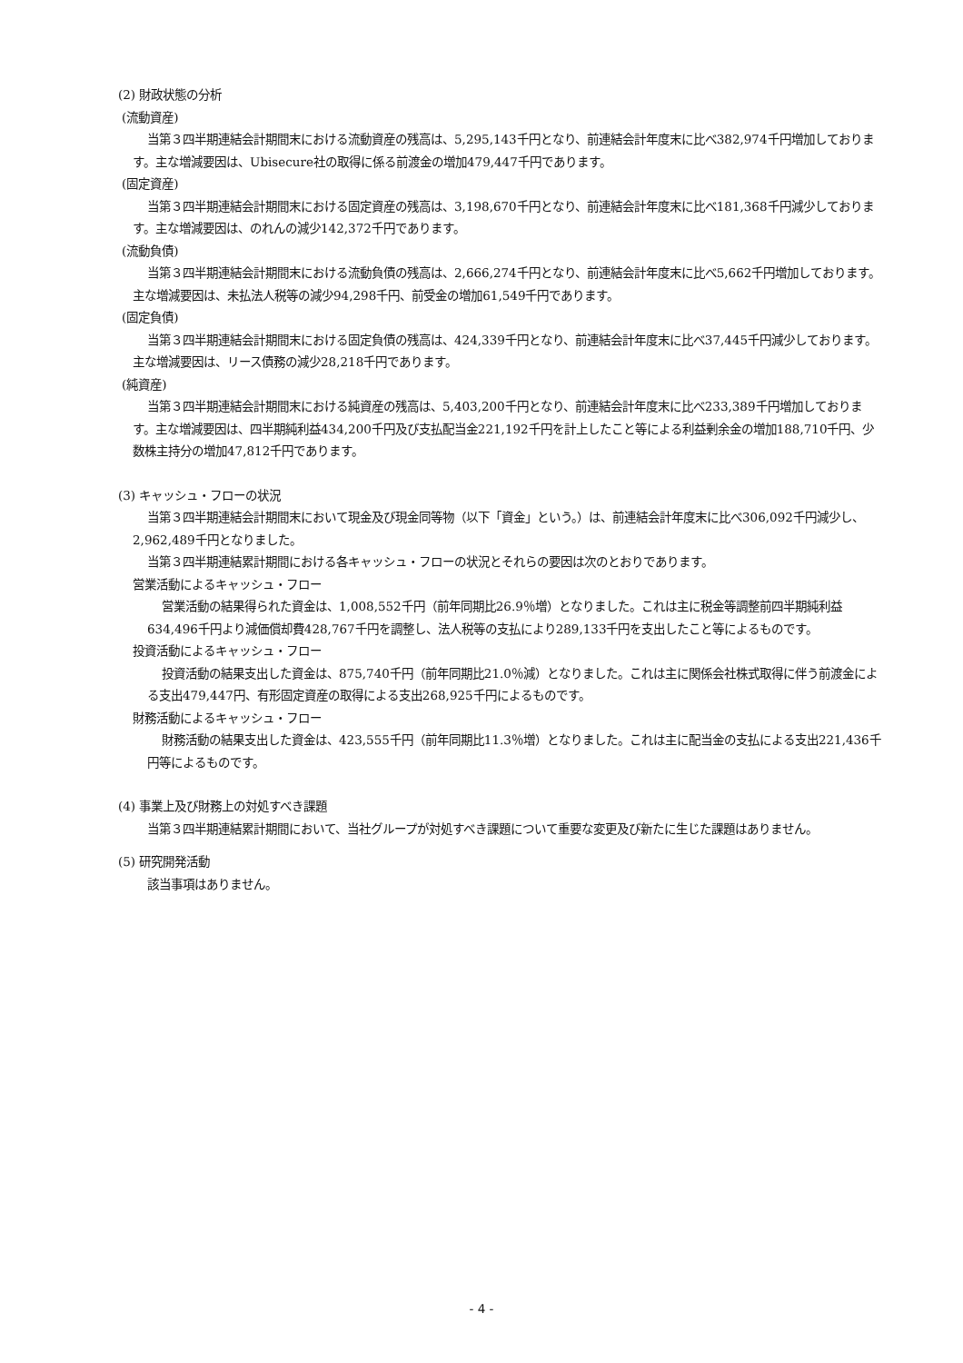(2) 財政状態の分析
(流動資産)
当第３四半期連結会計期間末における流動資産の残高は、5,295,143千円となり、前連結会計年度末に比べ382,974千円増加しております。主な増減要因は、Ubisecure社の取得に係る前渡金の増加479,447千円であります。
(固定資産)
当第３四半期連結会計期間末における固定資産の残高は、3,198,670千円となり、前連結会計年度末に比べ181,368千円減少しております。主な増減要因は、のれんの減少142,372千円であります。
(流動負債)
当第３四半期連結会計期間末における流動負債の残高は、2,666,274千円となり、前連結会計年度末に比べ5,662千円増加しております。主な増減要因は、未払法人税等の減少94,298千円、前受金の増加61,549千円であります。
(固定負債)
当第３四半期連結会計期間末における固定負債の残高は、424,339千円となり、前連結会計年度末に比べ37,445千円減少しております。主な増減要因は、リース債務の減少28,218千円であります。
(純資産)
当第３四半期連結会計期間末における純資産の残高は、5,403,200千円となり、前連結会計年度末に比べ233,389千円増加しております。主な増減要因は、四半期純利益434,200千円及び支払配当金221,192千円を計上したこと等による利益剰余金の増加188,710千円、少数株主持分の増加47,812千円であります。
(3) キャッシュ・フローの状況
当第３四半期連結会計期間末において現金及び現金同等物（以下「資金」という。）は、前連結会計年度末に比べ306,092千円減少し、2,962,489千円となりました。
当第３四半期連結累計期間における各キャッシュ・フローの状況とそれらの要因は次のとおりであります。
営業活動によるキャッシュ・フロー
営業活動の結果得られた資金は、1,008,552千円（前年同期比26.9％増）となりました。これは主に税金等調整前四半期純利益634,496千円より減価償却費428,767千円を調整し、法人税等の支払により289,133千円を支出したこと等によるものです。
投資活動によるキャッシュ・フロー
投資活動の結果支出した資金は、875,740千円（前年同期比21.0％減）となりました。これは主に関係会社株式取得に伴う前渡金による支出479,447円、有形固定資産の取得による支出268,925千円によるものです。
財務活動によるキャッシュ・フロー
財務活動の結果支出した資金は、423,555千円（前年同期比11.3％増）となりました。これは主に配当金の支払による支出221,436千円等によるものです。
(4) 事業上及び財務上の対処すべき課題
当第３四半期連結累計期間において、当社グループが対処すべき課題について重要な変更及び新たに生じた課題はありません。
(5) 研究開発活動
該当事項はありません。
- 4 -